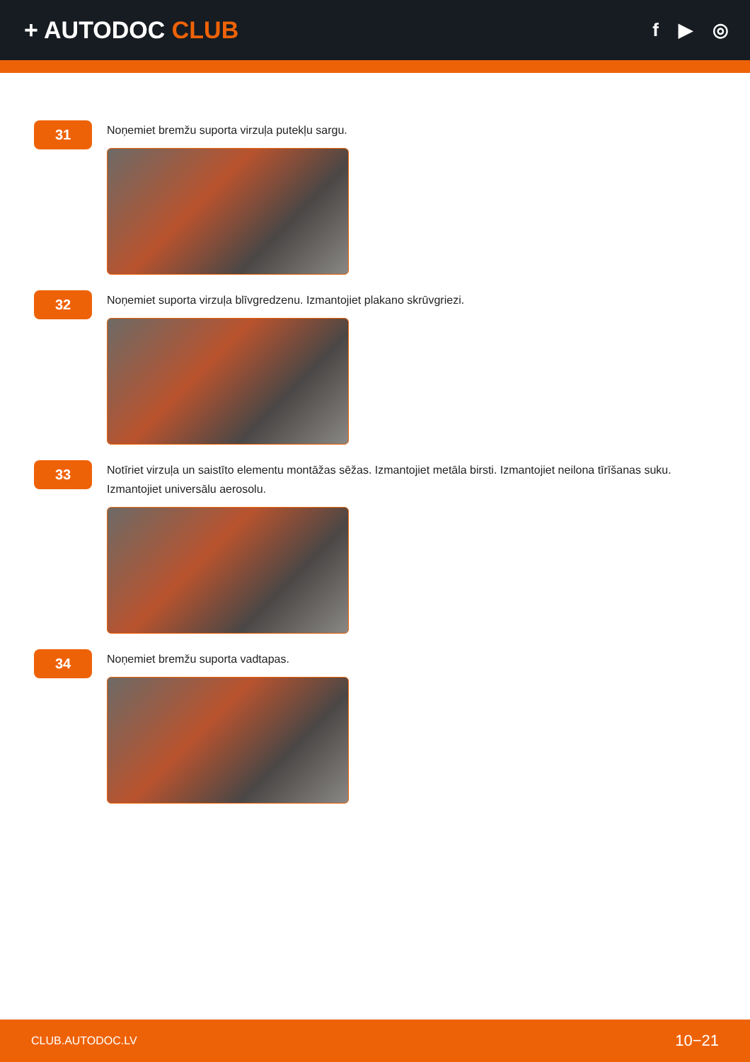+ AUTODOC CLUB
f ▶ ◎
31
Noņemiet bremžu suporta virzuļa putekļu sargu.
32
Noņemiet suporta virzuļa blīvgredzenu. Izmantojiet plakano skrūvgriezi.
33
Notīriet virzuļa un saistīto elementu montāžas sēžas. Izmantojiet metāla birsti. Izmantojiet neilona tīrīšanas suku. Izmantojiet universālu aerosolu.
34
Noņemiet bremžu suporta vadtapas.
CLUB.AUTODOC.LV 10−21